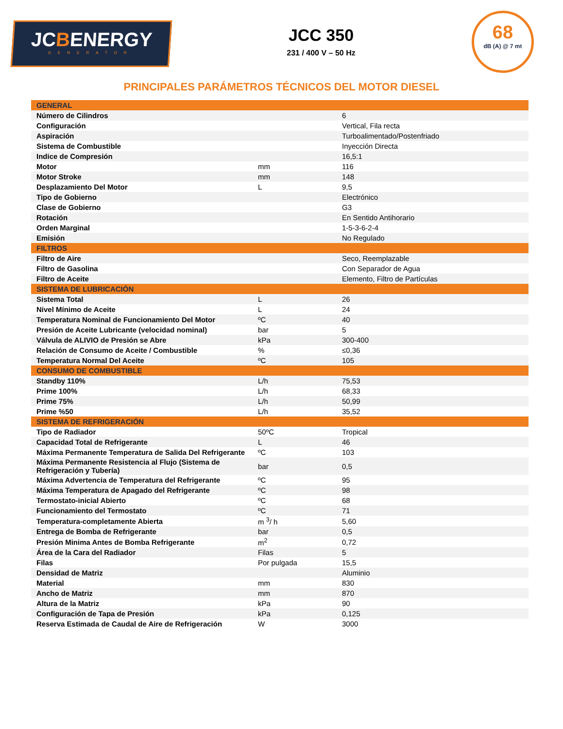JCBENERGY
GENERATOR
JCC 350
231 / 400 V – 50 Hz
68
dB (A) @ 7 mt
PRINCIPALES PARÁMETROS TÉCNICOS DEL MOTOR DIESEL
| GENERAL | | |
| --- | --- | --- |
| Número de Cilindros | | 6 |
| Configuración | | Vertical, Fila recta |
| Aspiración | | Turboalimentado/Postenfriado |
| Sistema de Combustible | | Inyección Directa |
| Indice de Compresión | | 16,5:1 |
| Motor | mm | 116 |
| Motor Stroke | mm | 148 |
| Desplazamiento Del Motor | L | 9,5 |
| Tipo de Gobierno | | Electrónico |
| Clase de Gobierno | | G3 |
| Rotación | | En Sentido Antihorario |
| Orden Marginal | | 1-5-3-6-2-4 |
| Emisión | | No Regulado |
| FILTROS | | |
| Filtro de Aire | | Seco, Reemplazable |
| Filtro de Gasolina | | Con Separador de Agua |
| Filtro de Aceite | | Elemento, Filtro de Partículas |
| SISTEMA DE LUBRICACIÓN | | |
| Sistema Total | L | 26 |
| Nivel Mínimo de Aceite | L | 24 |
| Temperatura Nominal de Funcionamiento Del Motor | ºC | 40 |
| Presión de Aceite Lubricante (velocidad nominal) | bar | 5 |
| Válvula de ALIVIO de Presión se Abre | kPa | 300-400 |
| Relación de Consumo de Aceite / Combustible | % | ≤0,36 |
| Temperatura Normal Del Aceite | ºC | 105 |
| CONSUMO DE COMBUSTIBLE | | |
| Standby 110% | L/h | 75,53 |
| Prime 100% | L/h | 68,33 |
| Prime 75% | L/h | 50,99 |
| Prime %50 | L/h | 35,52 |
| SISTEMA DE REFRIGERACIÓN | | |
| Tipo de Radiador | 50ºC | Tropical |
| Capacidad Total de Refrigerante | L | 46 |
| Máxima Permanente Temperatura de Salida Del Refrigerante | ºC | 103 |
| Máxima Permanente Resistencia al Flujo (Sistema de Refrigeración y Tubería) | bar | 0,5 |
| Máxima Advertencia de Temperatura del Refrigerante | ºC | 95 |
| Máxima Temperatura de Apagado del Refrigerante | ºC | 98 |
| Termostato-inicial Abierto | ºC | 68 |
| Funcionamiento del Termostato | ºC | 71 |
| Temperatura-completamente Abierta | m <sup>3</sup>/ h | 5,60 |
| Entrega de Bomba de Refrigerante | bar | 0,5 |
| Presión Minima Antes de Bomba Refrigerante | m<sup>2</sup> | 0,72 |
| Área de la Cara del Radiador | Filas | 5 |
| Filas | Por pulgada | 15,5 |
| Densidad de Matriz | | Aluminio |
| Material | mm | 830 |
| Ancho de Matriz | mm | 870 |
| Altura de la Matriz | kPa | 90 |
| Configuración de Tapa de Presión | kPa | 0,125 |
| Reserva Estimada de Caudal de Aire de Refrigeración | W | 3000 |